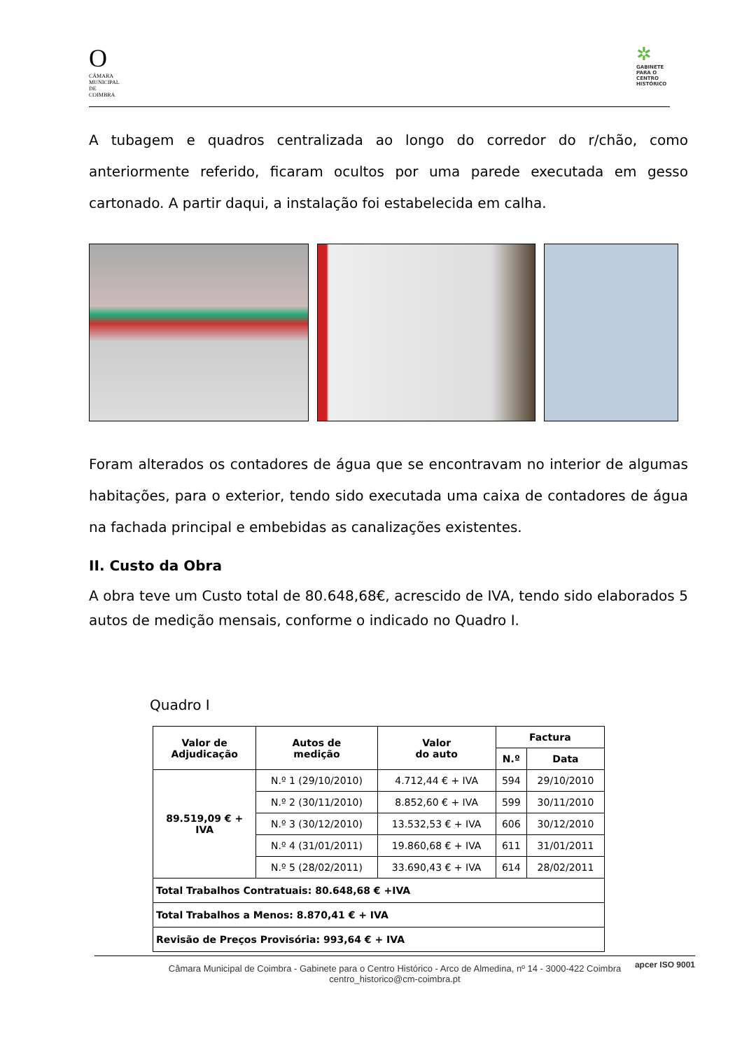O
CÂMARA MUNICIPAL DE COIMBRA
✲
GABINETE PARA O CENTRO HISTÓRICO
A tubagem e quadros centralizada ao longo do corredor do r/chão, como anteriormente referido, ficaram ocultos por uma parede executada em gesso cartonado. A partir daqui, a instalação foi estabelecida em calha.
Foram alterados os contadores de água que se encontravam no interior de algumas habitações, para o exterior, tendo sido executada uma caixa de contadores de água na fachada principal e embebidas as canalizações existentes.
II. Custo da Obra
A obra teve um Custo total de 80.648,68€, acrescido de IVA, tendo sido elaborados 5 autos de medição mensais, conforme o indicado no Quadro I.
Quadro I
| Valor de Adjudicação | Autos de medição | Valor do auto | Factura | |
| --- | --- | --- | --- | --- |
| | | | N.º | Data |
| 89.519,09 € + IVA | N.º 1 (29/10/2010) | 4.712,44 € + IVA | 594 | 29/10/2010 |
| | N.º 2 (30/11/2010) | 8.852,60 € + IVA | 599 | 30/11/2010 |
| | N.º 3 (30/12/2010) | 13.532,53 € + IVA | 606 | 30/12/2010 |
| | N.º 4 (31/01/2011) | 19.860,68 € + IVA | 611 | 31/01/2011 |
| | N.º 5 (28/02/2011) | 33.690,43 € + IVA | 614 | 28/02/2011 |
| Total Trabalhos Contratuais: 80.648,68 € +IVA | | | | |
| Total Trabalhos a Menos: 8.870,41 € + IVA | | | | |
| Revisão de Preços Provisória: 993,64 € + IVA | | | | |
Câmara Municipal de Coimbra - Gabinete para o Centro Histórico - Arco de Almedina, nº 14 - 3000-422 Coimbra
centro_historico@cm-coimbra.pt apcer ISO 9001